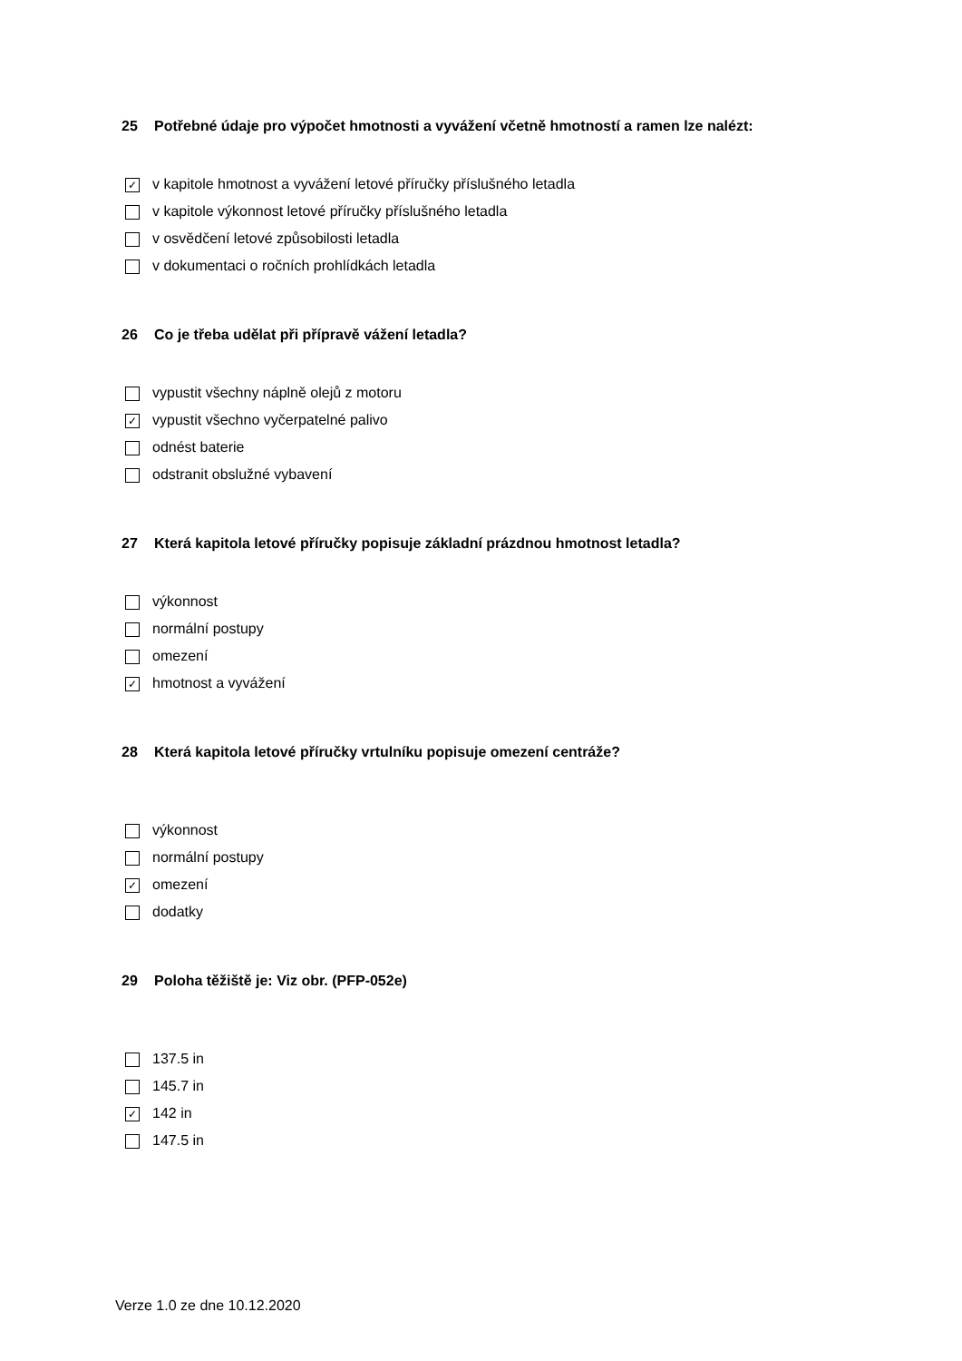25 Potřebné údaje pro výpočet hmotnosti a vyvážení včetně hmotností a ramen lze nalézt:
✓ v kapitole hmotnost a vyvážení letové příručky příslušného letadla
v kapitole výkonnost letové příručky příslušného letadla
v osvědčení letové způsobilosti letadla
v dokumentaci o ročních prohlídkách letadla
26 Co je třeba udělat při přípravě vážení letadla?
vypustit všechny náplně olejů z motoru
✓ vypustit všechno vyčerpatelné palivo
odnést baterie
odstranit obslužné vybavení
27 Která kapitola letové příručky popisuje základní prázdnou hmotnost letadla?
výkonnost
normální postupy
omezení
✓ hmotnost a vyvážení
28 Která kapitola letové příručky vrtulníku popisuje omezení centráže?
výkonnost
normální postupy
✓ omezení
dodatky
29 Poloha těžiště je: Viz obr. (PFP-052e)
137.5 in
145.7 in
✓ 142 in
147.5 in
Verze 1.0 ze dne 10.12.2020